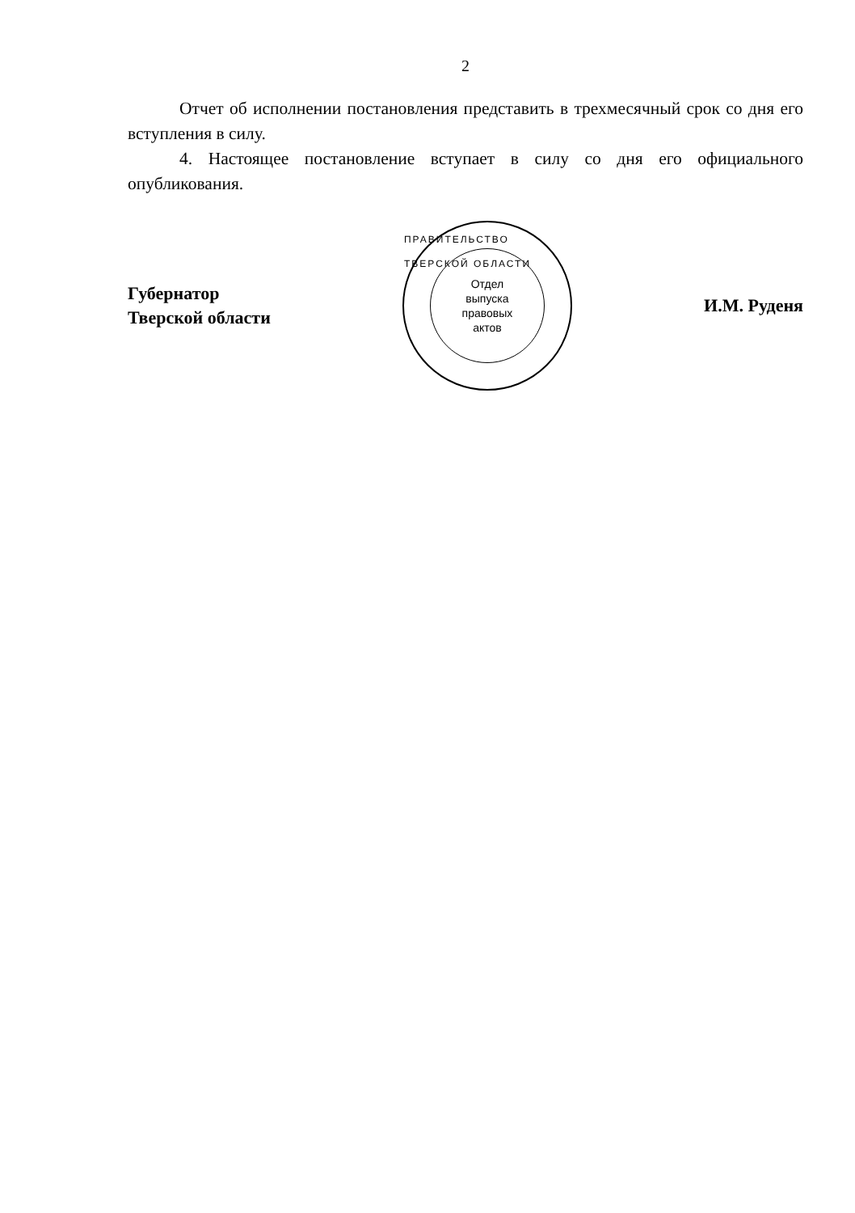2
Отчет об исполнении постановления представить в трехмесячный срок со дня его вступления в силу.
4. Настоящее постановление вступает в силу со дня его официального опубликования.
Губернатор
Тверской области
ПРАВИТЕЛЬСТВО ТВЕРСКОЙ ОБЛАСТИ
Отдел
выпуска
правовых
актов
И.М. Руденя